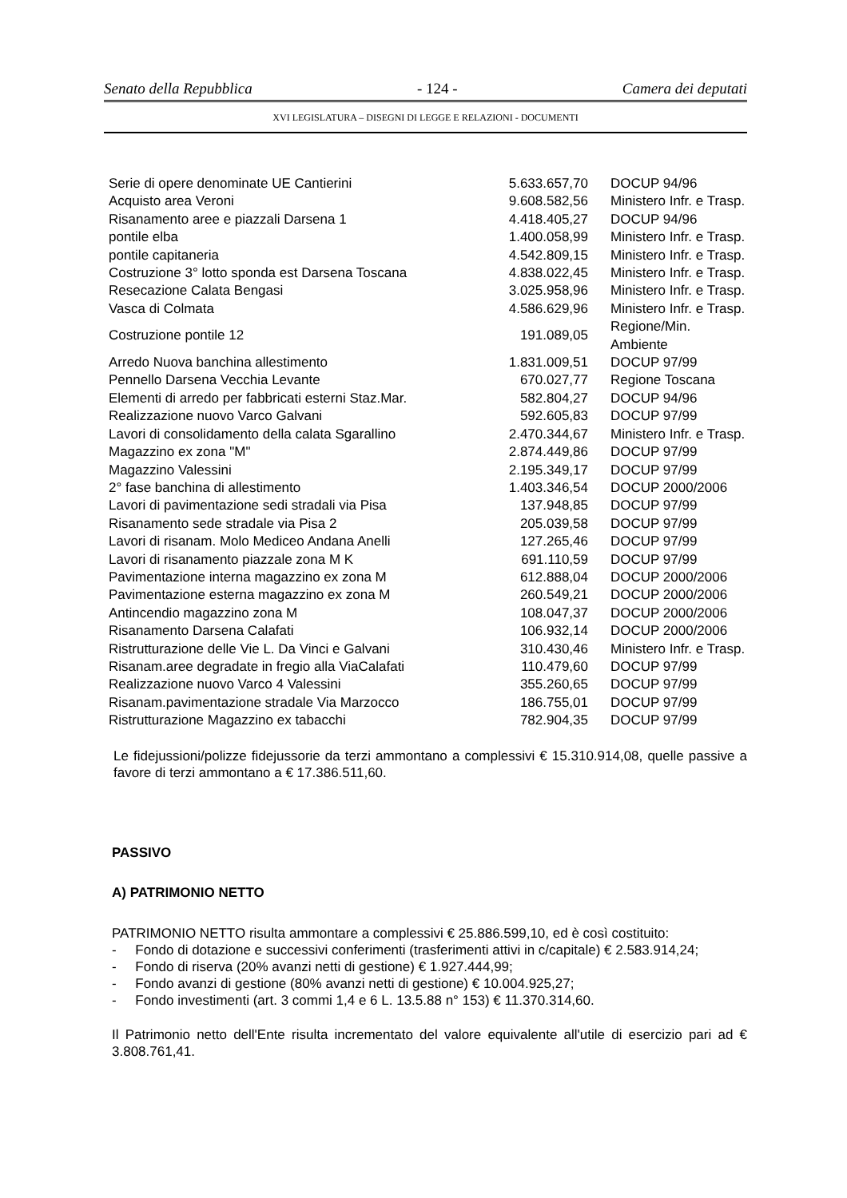Senato della Repubblica - 124 - Camera dei deputati
XVI LEGISLATURA – DISEGNI DI LEGGE E RELAZIONI - DOCUMENTI
| Serie di opere denominate UE Cantierini | 5.633.657,70 | DOCUP 94/96 |
| Acquisto area Veroni | 9.608.582,56 | Ministero Infr. e Trasp. |
| Risanamento aree e piazzali Darsena 1 | 4.418.405,27 | DOCUP 94/96 |
| pontile elba | 1.400.058,99 | Ministero Infr. e Trasp. |
| pontile capitaneria | 4.542.809,15 | Ministero Infr. e Trasp. |
| Costruzione 3° lotto sponda est Darsena Toscana | 4.838.022,45 | Ministero Infr. e Trasp. |
| Resecazione Calata Bengasi | 3.025.958,96 | Ministero Infr. e Trasp. |
| Vasca di Colmata | 4.586.629,96 | Ministero Infr. e Trasp. |
| Costruzione pontile 12 | 191.089,05 | Regione/Min. Ambiente |
| Arredo Nuova banchina allestimento | 1.831.009,51 | DOCUP 97/99 |
| Pennello Darsena Vecchia Levante | 670.027,77 | Regione Toscana |
| Elementi di arredo per fabbricati esterni Staz.Mar. | 582.804,27 | DOCUP 94/96 |
| Realizzazione nuovo Varco Galvani | 592.605,83 | DOCUP 97/99 |
| Lavori di consolidamento della calata Sgarallino | 2.470.344,67 | Ministero Infr. e Trasp. |
| Magazzino ex zona "M" | 2.874.449,86 | DOCUP 97/99 |
| Magazzino Valessini | 2.195.349,17 | DOCUP 97/99 |
| 2° fase banchina di allestimento | 1.403.346,54 | DOCUP 2000/2006 |
| Lavori di pavimentazione sedi stradali via Pisa | 137.948,85 | DOCUP 97/99 |
| Risanamento sede stradale via Pisa 2 | 205.039,58 | DOCUP 97/99 |
| Lavori di risanam. Molo Mediceo Andana Anelli | 127.265,46 | DOCUP 97/99 |
| Lavori di risanamento piazzale zona M K | 691.110,59 | DOCUP 97/99 |
| Pavimentazione interna magazzino ex zona M | 612.888,04 | DOCUP 2000/2006 |
| Pavimentazione esterna magazzino ex zona M | 260.549,21 | DOCUP 2000/2006 |
| Antincendio magazzino zona M | 108.047,37 | DOCUP 2000/2006 |
| Risanamento Darsena Calafati | 106.932,14 | DOCUP 2000/2006 |
| Ristrutturazione delle Vie L. Da Vinci e Galvani | 310.430,46 | Ministero Infr. e Trasp. |
| Risanam.aree degradate in fregio alla ViaCalafati | 110.479,60 | DOCUP 97/99 |
| Realizzazione nuovo Varco 4 Valessini | 355.260,65 | DOCUP 97/99 |
| Risanam.pavimentazione stradale Via Marzocco | 186.755,01 | DOCUP 97/99 |
| Ristrutturazione Magazzino ex tabacchi | 782.904,35 | DOCUP 97/99 |
Le fidejussioni/polizze fidejussorie da terzi ammontano a complessivi € 15.310.914,08, quelle passive a favore di terzi ammontano a € 17.386.511,60.
PASSIVO
A) PATRIMONIO NETTO
PATRIMONIO NETTO risulta ammontare a complessivi € 25.886.599,10, ed è così costituito:
- Fondo di dotazione e successivi conferimenti (trasferimenti attivi in c/capitale) € 2.583.914,24;
- Fondo di riserva (20% avanzi netti di gestione) € 1.927.444,99;
- Fondo avanzi di gestione (80% avanzi netti di gestione) € 10.004.925,27;
- Fondo investimenti (art. 3 commi 1,4 e 6 L. 13.5.88 n° 153) € 11.370.314,60.
Il Patrimonio netto dell'Ente risulta incrementato del valore equivalente all'utile di esercizio pari ad € 3.808.761,41.